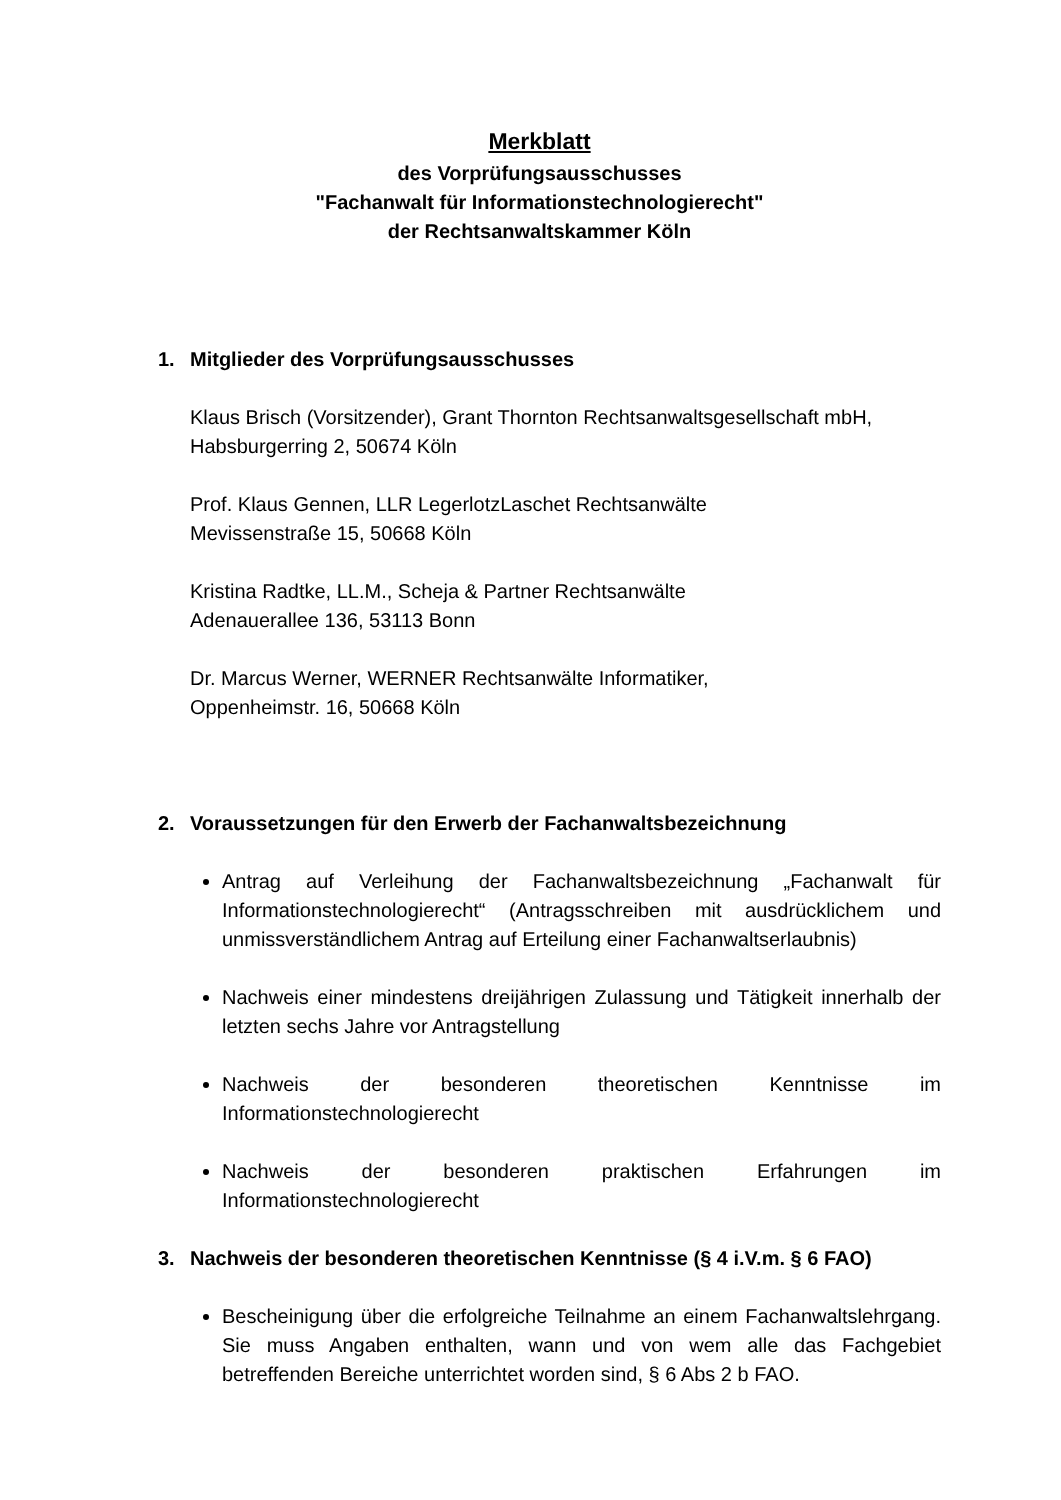Merkblatt
des Vorprüfungsausschusses
"Fachanwalt für Informationstechnologierecht"
der Rechtsanwaltskammer Köln
1. Mitglieder des Vorprüfungsausschusses
Klaus Brisch (Vorsitzender), Grant Thornton Rechtsanwaltsgesellschaft mbH,
Habsburgerring 2, 50674 Köln
Prof. Klaus Gennen, LLR LegerlotzLaschet Rechtsanwälte
Mevissenstraße 15, 50668 Köln
Kristina Radtke, LL.M., Scheja & Partner Rechtsanwälte
Adenauerallee 136, 53113 Bonn
Dr. Marcus Werner, WERNER Rechtsanwälte Informatiker,
Oppenheimstr. 16, 50668 Köln
2. Voraussetzungen für den Erwerb der Fachanwaltsbezeichnung
Antrag auf Verleihung der Fachanwaltsbezeichnung „Fachanwalt für Informationstechnologierecht“ (Antragsschreiben mit ausdrücklichem und unmissverständlichem Antrag auf Erteilung einer Fachanwaltserlaubnis)
Nachweis einer mindestens dreijährigen Zulassung und Tätigkeit innerhalb der letzten sechs Jahre vor Antragstellung
Nachweis der besonderen theoretischen Kenntnisse im Informationstechnologierecht
Nachweis der besonderen praktischen Erfahrungen im Informationstechnologierecht
3. Nachweis der besonderen theoretischen Kenntnisse (§ 4 i.V.m. § 6 FAO)
Bescheinigung über die erfolgreiche Teilnahme an einem Fachanwaltslehrgang. Sie muss Angaben enthalten, wann und von wem alle das Fachgebiet betreffenden Bereiche unterrichtet worden sind, § 6 Abs 2 b FAO.